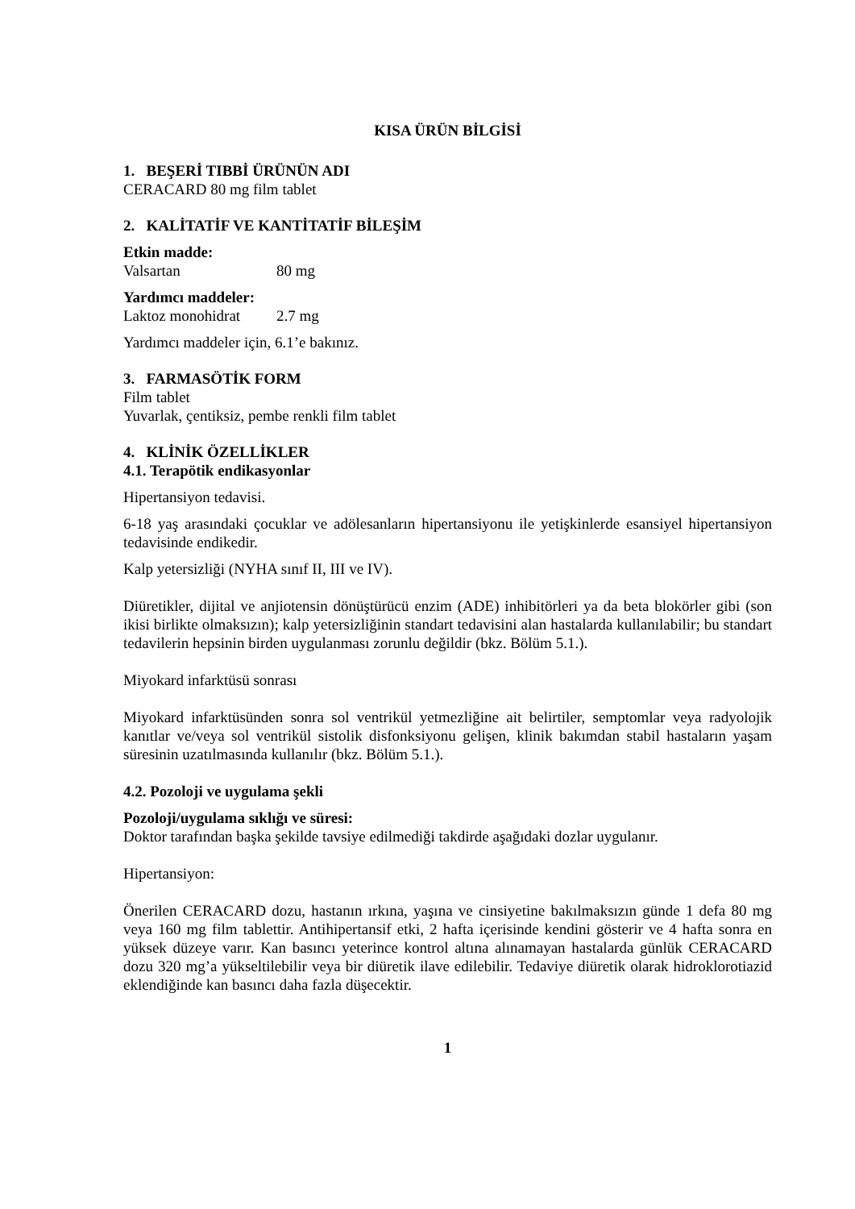KISA ÜRÜN BİLGİSİ
1. BEŞERİ TIBBİ ÜRÜNÜN ADI
CERACARD 80 mg film tablet
2. KALİTATİF VE KANTİTATİF BİLEŞİM
Etkin madde:
Valsartan 80 mg
Yardımcı maddeler:
Laktoz monohidrat 2.7 mg
Yardımcı maddeler için, 6.1’e bakınız.
3. FARMASÖTİK FORM
Film tablet
Yuvarlak, çentiksiz, pembe renkli film tablet
4. KLİNİK ÖZELLİKLER
4.1. Terapötik endikasyonlar
Hipertansiyon tedavisi.
6-18 yaş arasındaki çocuklar ve adölesanların hipertansiyonu ile yetişkinlerde esansiyel hipertansiyon tedavisinde endikedir.
Kalp yetersizliği (NYHA sınıf II, III ve IV).
Diüretikler, dijital ve anjiotensin dönüştürücü enzim (ADE) inhibitörleri ya da beta blokörler gibi (son ikisi birlikte olmaksızın); kalp yetersizliğinin standart tedavisini alan hastalarda kullanılabilir; bu standart tedavilerin hepsinin birden uygulanması zorunlu değildir (bkz. Bölüm 5.1.).
Miyokard infarktüsü sonrası
Miyokard infarktüsünden sonra sol ventrikül yetmezliğine ait belirtiler, semptomlar veya radyolojik kanıtlar ve/veya sol ventrikül sistolik disfonksiyonu gelişen, klinik bakımdan stabil hastaların yaşam süresinin uzatılmasında kullanılır (bkz. Bölüm 5.1.).
4.2. Pozoloji ve uygulama şekli
Pozoloji/uygulama sıklığı ve süresi:
Doktor tarafından başka şekilde tavsiye edilmediği takdirde aşağıdaki dozlar uygulanır.
Hipertansiyon:
Önerilen CERACARD dozu, hastanın ırkına, yaşına ve cinsiyetine bakılmaksızın günde 1 defa 80 mg veya 160 mg film tablettir. Antihipertansif etki, 2 hafta içerisinde kendini gösterir ve 4 hafta sonra en yüksek düzeye varır. Kan basıncı yeterince kontrol altına alınamayan hastalarda günlük CERACARD dozu 320 mg’a yükseltilebilir veya bir diüretik ilave edilebilir. Tedaviye diüretik olarak hidroklorotiazid eklendiğinde kan basıncı daha fazla düşecektir.
1